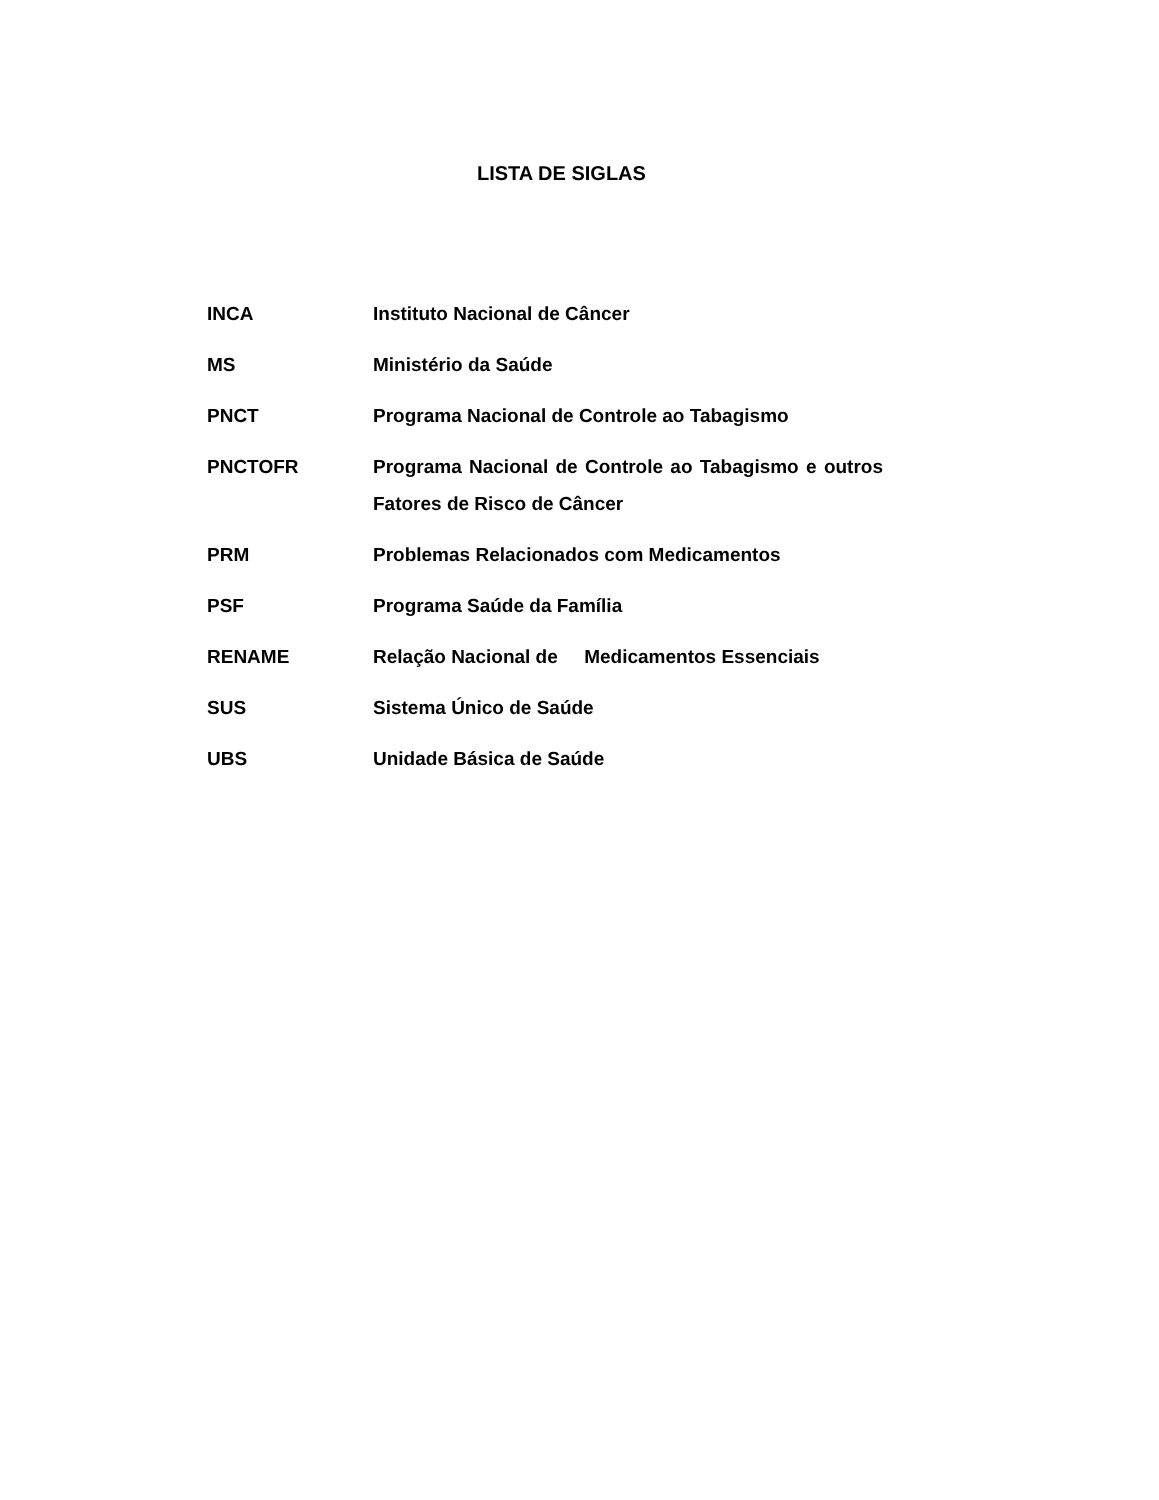LISTA DE SIGLAS
INCA Instituto Nacional de Câncer
MS Ministério da Saúde
PNCT Programa Nacional de Controle ao Tabagismo
PNCTOFR Programa Nacional de Controle ao Tabagismo e outros Fatores de Risco de Câncer
PRM Problemas Relacionados com Medicamentos
PSF Programa Saúde da Família
RENAME Relação Nacional de Medicamentos Essenciais
SUS Sistema Único de Saúde
UBS Unidade Básica de Saúde